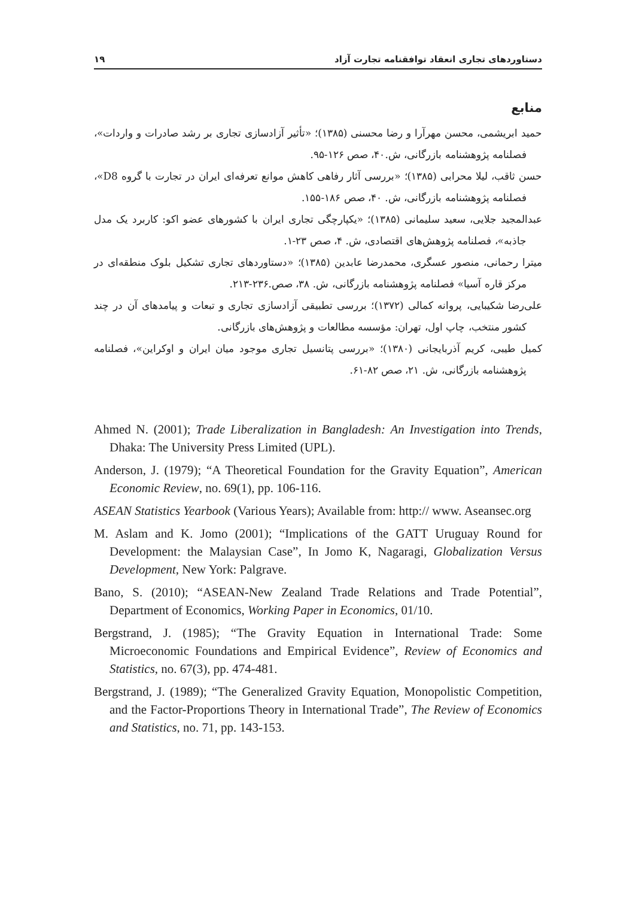دستاوردهای تجاری انعقاد توافقنامه تجارت آزاد ۱۹
منابع
حمید ابریشمی، محسن مهرآرا و رضا محسنی (۱۳۸۵)؛ «تأثیر آزادسازی تجاری بر رشد صادرات و واردات»، فصلنامه پژوهشنامه بازرگانی، ش.۴۰، صص ۱۲۶-۹۵.
حسن ثاقب، لیلا محرابی (۱۳۸۵)؛ «بررسی آثار رفاهی کاهش موانع تعرفه‌ای ایران در تجارت با گروه D8»، فصلنامه پژوهشنامه بازرگانی، ش. ۴۰، صص ۱۸۶-۱۵۵.
عبدالمجید جلایی، سعید سلیمانی (۱۳۸۵)؛ «یکپارچگی تجاری ایران با کشورهای عضو اکو: کاربرد یک مدل جاذبه»، فصلنامه پژوهش‌های اقتصادی، ش. ۴، صص ۲۳-۱.
میترا رحمانی، منصور عسگری، محمدرضا عابدین (۱۳۸۵)؛ «دستاوردهای تجاری تشکیل بلوک منطقه‌ای در مرکز قاره آسیا» فصلنامه پژوهشنامه بازرگانی، ش. ۳۸، صص.۲۳۶-۲۱۳.
علی‌رضا شکیبایی، پروانه کمالی (۱۳۷۲)؛ بررسی تطبیقی آزادسازی تجاری و تبعات و پیامدهای آن در چند کشور منتخب، چاپ اول، تهران: مؤسسه مطالعات و پژوهش‌های بازرگانی.
کمیل طیبی، کریم آذربایجانی (۱۳۸۰)؛ «بررسی پتانسیل تجاری موجود میان ایران و اوکراین»، فصلنامه پژوهشنامه بازرگانی، ش. ۲۱، صص ۸۲-۶۱.
Ahmed N. (2001); Trade Liberalization in Bangladesh: An Investigation into Trends, Dhaka: The University Press Limited (UPL).
Anderson, J. (1979); “A Theoretical Foundation for the Gravity Equation”, American Economic Review, no. 69(1), pp. 106-116.
ASEAN Statistics Yearbook (Various Years); Available from: http:// www. Aseansec.org
M. Aslam and K. Jomo (2001); “Implications of the GATT Uruguay Round for Development: the Malaysian Case”, In Jomo K, Nagaragi, Globalization Versus Development, New York: Palgrave.
Bano, S. (2010); “ASEAN-New Zealand Trade Relations and Trade Potential”, Department of Economics, Working Paper in Economics, 01/10.
Bergstrand, J. (1985); “The Gravity Equation in International Trade: Some Microeconomic Foundations and Empirical Evidence”, Review of Economics and Statistics, no. 67(3), pp. 474-481.
Bergstrand, J. (1989); “The Generalized Gravity Equation, Monopolistic Competition, and the Factor-Proportions Theory in International Trade”, The Review of Economics and Statistics, no. 71, pp. 143-153.